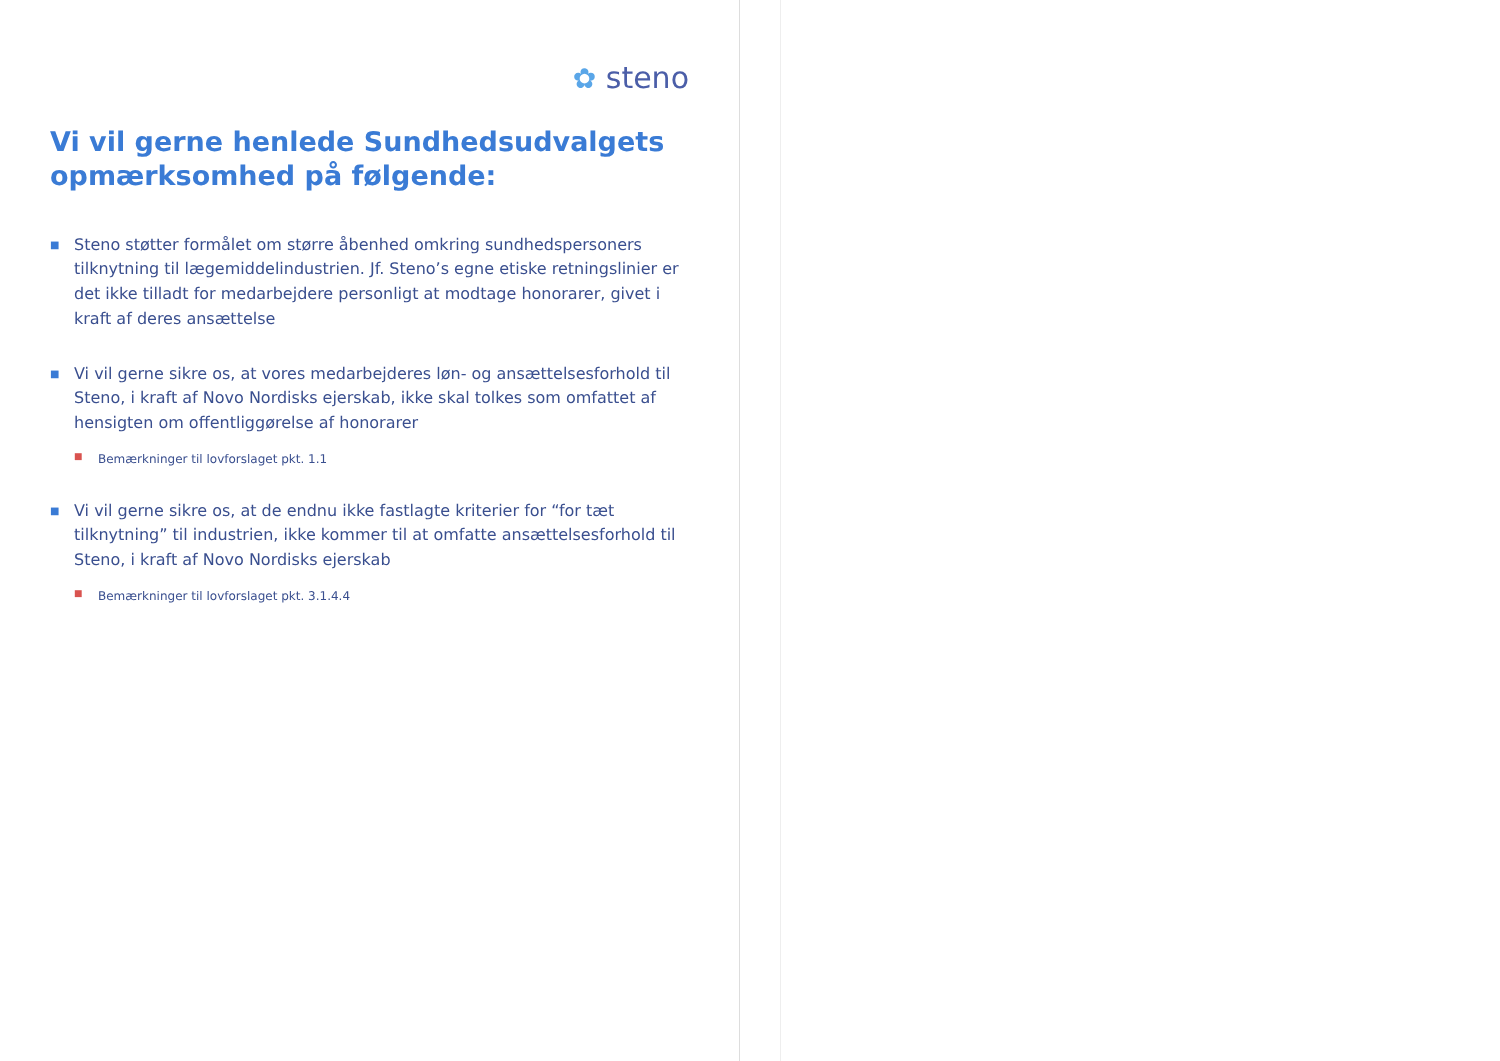✿ steno
Vi vil gerne henlede Sundhedsudvalgets opmærksomhed på følgende:
■ Steno støtter formålet om større åbenhed omkring sundhedspersoners tilknytning til lægemiddelindustrien. Jf. Steno’s egne etiske retningslinier er det ikke tilladt for medarbejdere personligt at modtage honorarer, givet i kraft af deres ansættelse
■ Vi vil gerne sikre os, at vores medarbejderes løn- og ansættelsesforhold til Steno, i kraft af Novo Nordisks ejerskab, ikke skal tolkes som omfattet af hensigten om offentliggørelse af honorarer
■ Bemærkninger til lovforslaget pkt. 1.1
■ Vi vil gerne sikre os, at de endnu ikke fastlagte kriterier for “for tæt tilknytning” til industrien, ikke kommer til at omfatte ansættelsesforhold til Steno, i kraft af Novo Nordisks ejerskab
■ Bemærkninger til lovforslaget pkt. 3.1.4.4